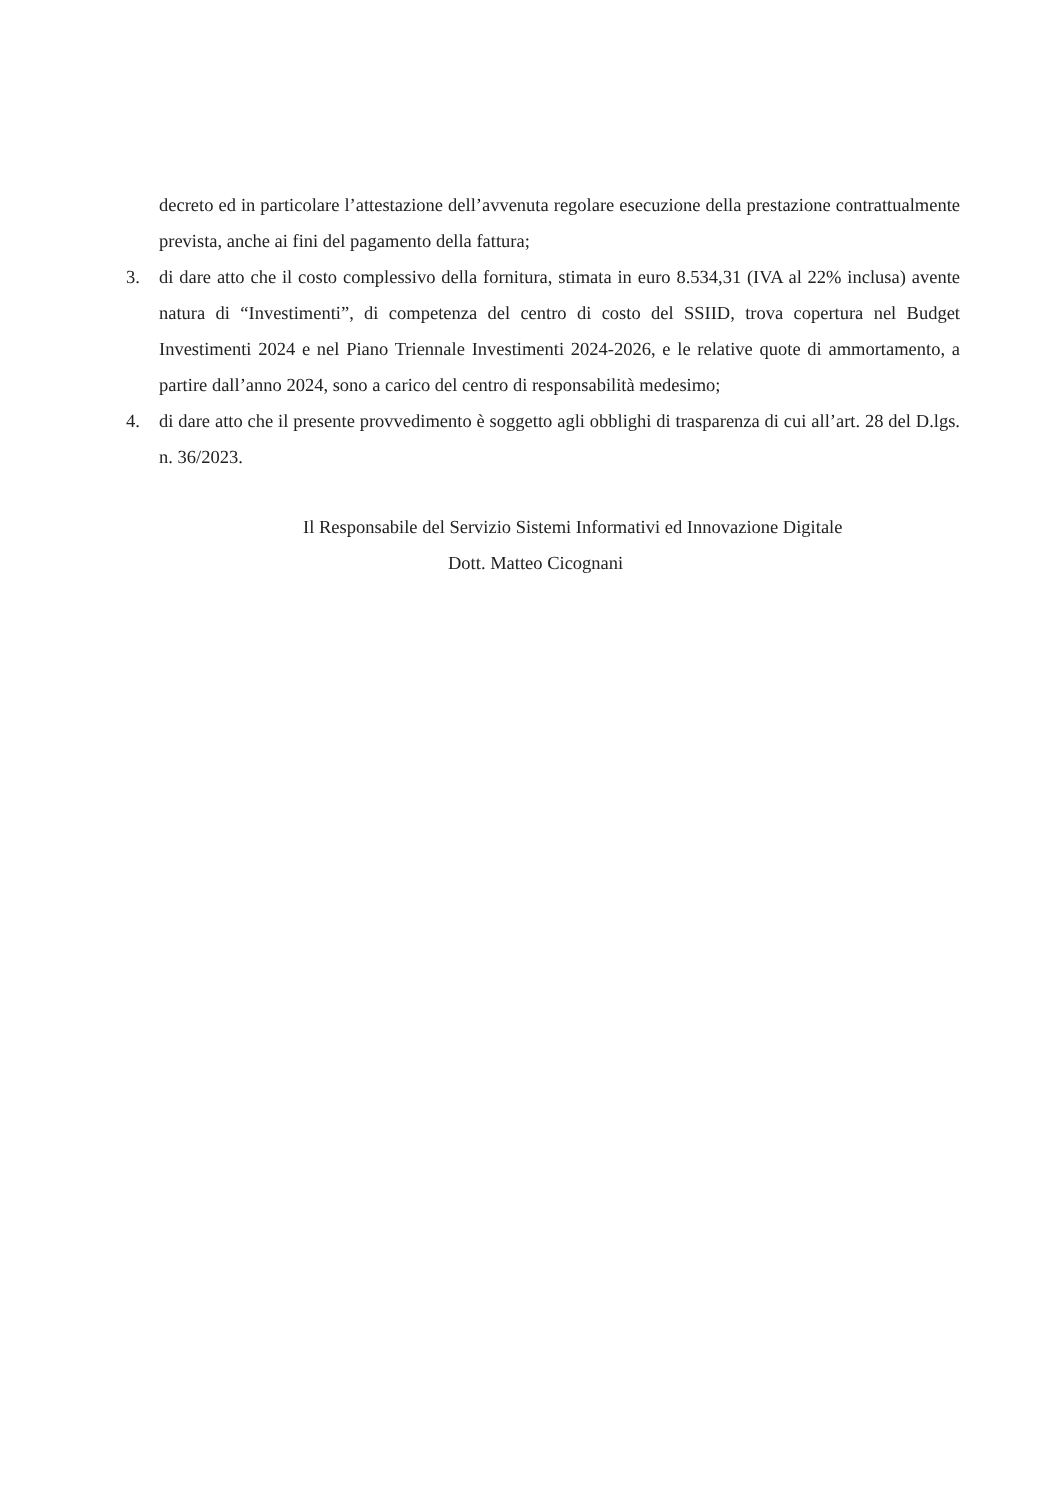decreto ed in particolare l’attestazione dell’avvenuta regolare esecuzione della prestazione contrattualmente prevista, anche ai fini del pagamento della fattura;
3. di dare atto che il costo complessivo della fornitura, stimata in euro 8.534,31 (IVA al 22% inclusa) avente natura di “Investimenti”, di competenza del centro di costo del SSIID, trova copertura nel Budget Investimenti 2024 e nel Piano Triennale Investimenti 2024-2026, e le relative quote di ammortamento, a partire dall’anno 2024, sono a carico del centro di responsabilità medesimo;
4. di dare atto che il presente provvedimento è soggetto agli obblighi di trasparenza di cui all’art. 28 del D.lgs. n. 36/2023.
Il Responsabile del Servizio Sistemi Informativi ed Innovazione Digitale
Dott. Matteo Cicognani